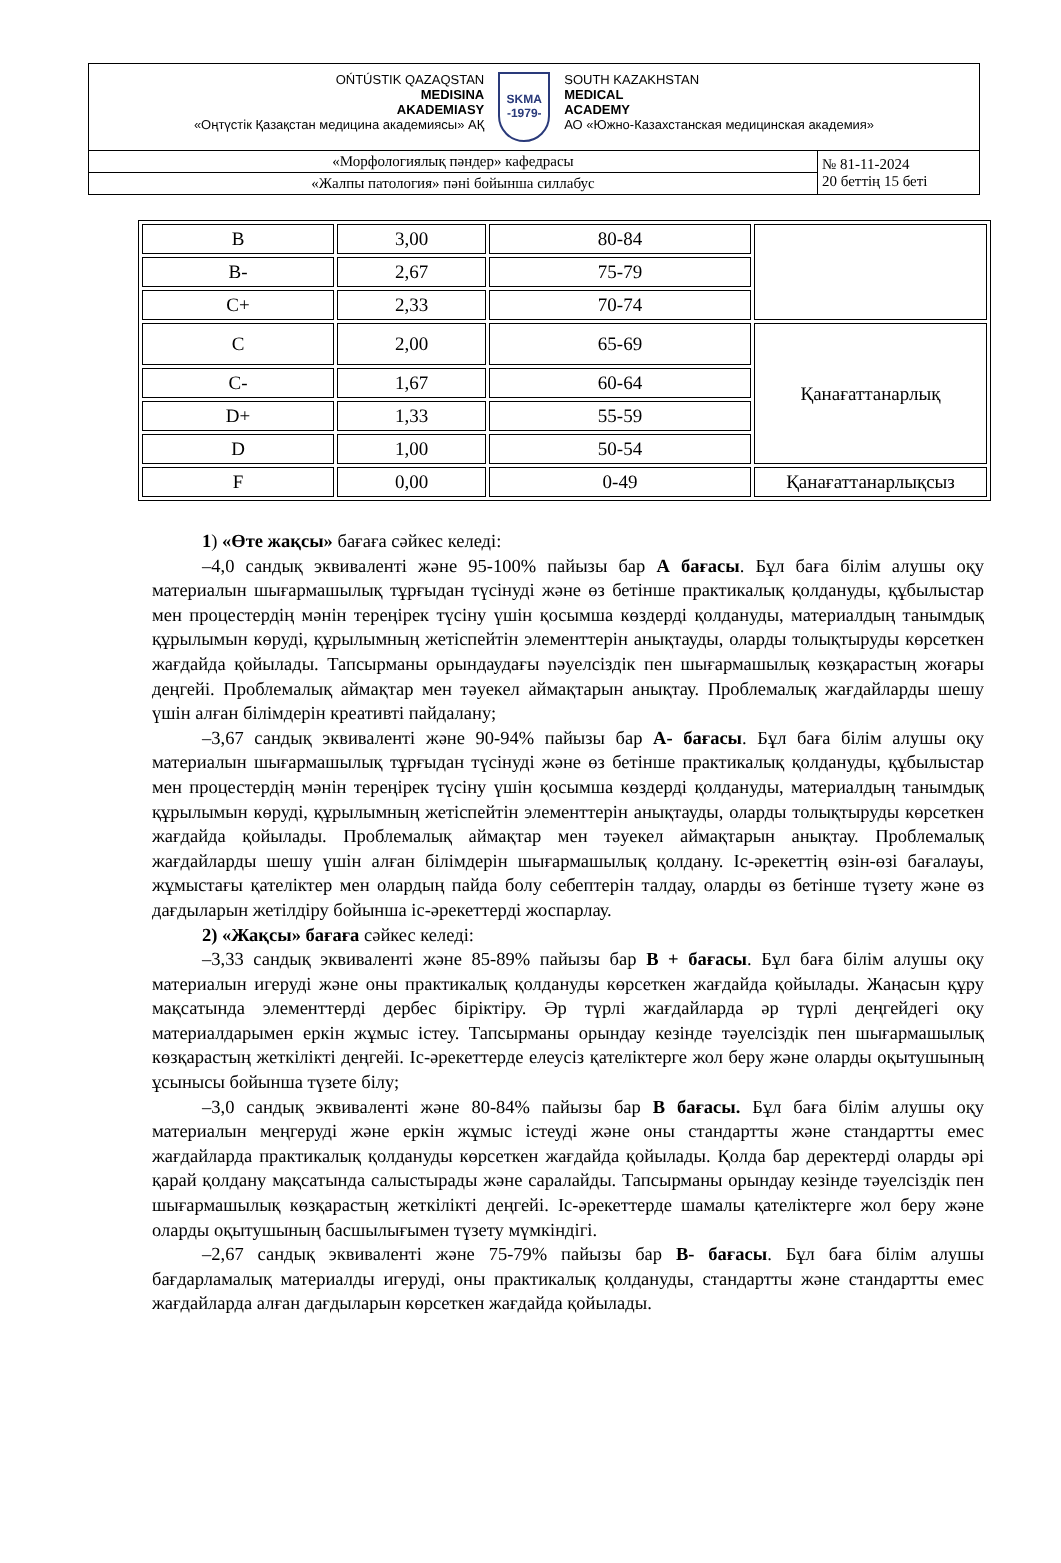| OŃTÚSTIK QAZAQSTAN MEDISINA AKADEMIASY «Оңтүстік Қазақстан медицина академиясы» АҚ SKMA -1979- SOUTH KAZAKHSTAN MEDICAL ACADEMY АО «Южно-Казахстанская медицинская академия» | |
| «Морфологиялық пәндер» кафедрасы | № 81-11-2024 20 беттің 15 беті |
| «Жалпы патология» пәні бойынша силлабус | |
| B | 3,00 | 80-84 | |
| B- | 2,67 | 75-79 | |
| C+ | 2,33 | 70-74 | |
| C | 2,00 | 65-69 | Қанағаттанарлық |
| C- | 1,67 | 60-64 | |
| D+ | 1,33 | 55-59 | |
| D | 1,00 | 50-54 | |
| F | 0,00 | 0-49 | Қанағаттанарлықсыз |
1) «Өте жақсы» бағаға сәйкес келеді:
–4,0 сандық эквиваленті және 95-100% пайызы бар А бағасы. Бұл баға білім алушы оқу материалын шығармашылық тұрғыдан түсінуді және өз бетінше практикалық қолдануды, құбылыстар мен процестердің мәнін тереңірек түсіну үшін қосымша көздерді қолдануды, материалдың танымдық құрылымын көруді, құрылымның жетіспейтін элементтерін анықтауды, оларды толықтыруды көрсеткен жағдайда қойылады. Тапсырманы орындаудағы nәуелсіздік пен шығармашылық көзқарастың жоғары деңгейі. Проблемалық аймақтар мен тәуекел аймақтарын анықтау. Проблемалық жағдайларды шешу үшін алған білімдерін креативті пайдалану;
–3,67 сандық эквиваленті және 90-94% пайызы бар А- бағасы. Бұл баға білім алушы оқу материалын шығармашылық тұрғыдан түсінуді және өз бетінше практикалық қолдануды, құбылыстар мен процестердің мәнін тереңірек түсіну үшін қосымша көздерді қолдануды, материалдың танымдық құрылымын көруді, құрылымның жетіспейтін элементтерін анықтауды, оларды толықтыруды көрсеткен жағдайда қойылады. Проблемалық аймақтар мен тәуекел аймақтарын анықтау. Проблемалық жағдайларды шешу үшін алған білімдерін шығармашылық қолдану. Іс-әрекеттің өзін-өзі бағалауы, жұмыстағы қателіктер мен олардың пайда болу себептерін талдау, оларды өз бетінше түзету және өз дағдыларын жетілдіру бойынша іс-әрекеттерді жоспарлау.
2) «Жақсы» бағаға сәйкес келеді:
–3,33 сандық эквиваленті және 85-89% пайызы бар В + бағасы. Бұл баға білім алушы оқу материалын игеруді және оны практикалық қолдануды көрсеткен жағдайда қойылады. Жаңасын құру мақсатында элементтерді дербес біріктіру. Әр түрлі жағдайларда әр түрлі деңгейдегі оқу материалдарымен еркін жұмыс істеу. Тапсырманы орындау кезінде тәуелсіздік пен шығармашылық көзқарастың жеткілікті деңгейі. Іс-әрекеттерде елеусіз қателіктерге жол беру және оларды оқытушының ұсынысы бойынша түзете білу;
–3,0 сандық эквиваленті және 80-84% пайызы бар В бағасы. Бұл баға білім алушы оқу материалын меңгеруді және еркін жұмыс істеуді және оны стандартты және стандартты емес жағдайларда практикалық қолдануды көрсеткен жағдайда қойылады. Қолда бар деректерді оларды әрі қарай қолдану мақсатында салыстырады және саралайды. Тапсырманы орындау кезінде тәуелсіздік пен шығармашылық көзқарастың жеткілікті деңгейі. Іс-әрекеттерде шамалы қателіктерге жол беру және оларды оқытушының басшылығымен түзету мүмкіндігі.
–2,67 сандық эквиваленті және 75-79% пайызы бар В- бағасы. Бұл баға білім алушы бағдарламалық материалды игеруді, оны практикалық қолдануды, стандартты және стандартты емес жағдайларда алған дағдыларын көрсеткен жағдайда қойылады.